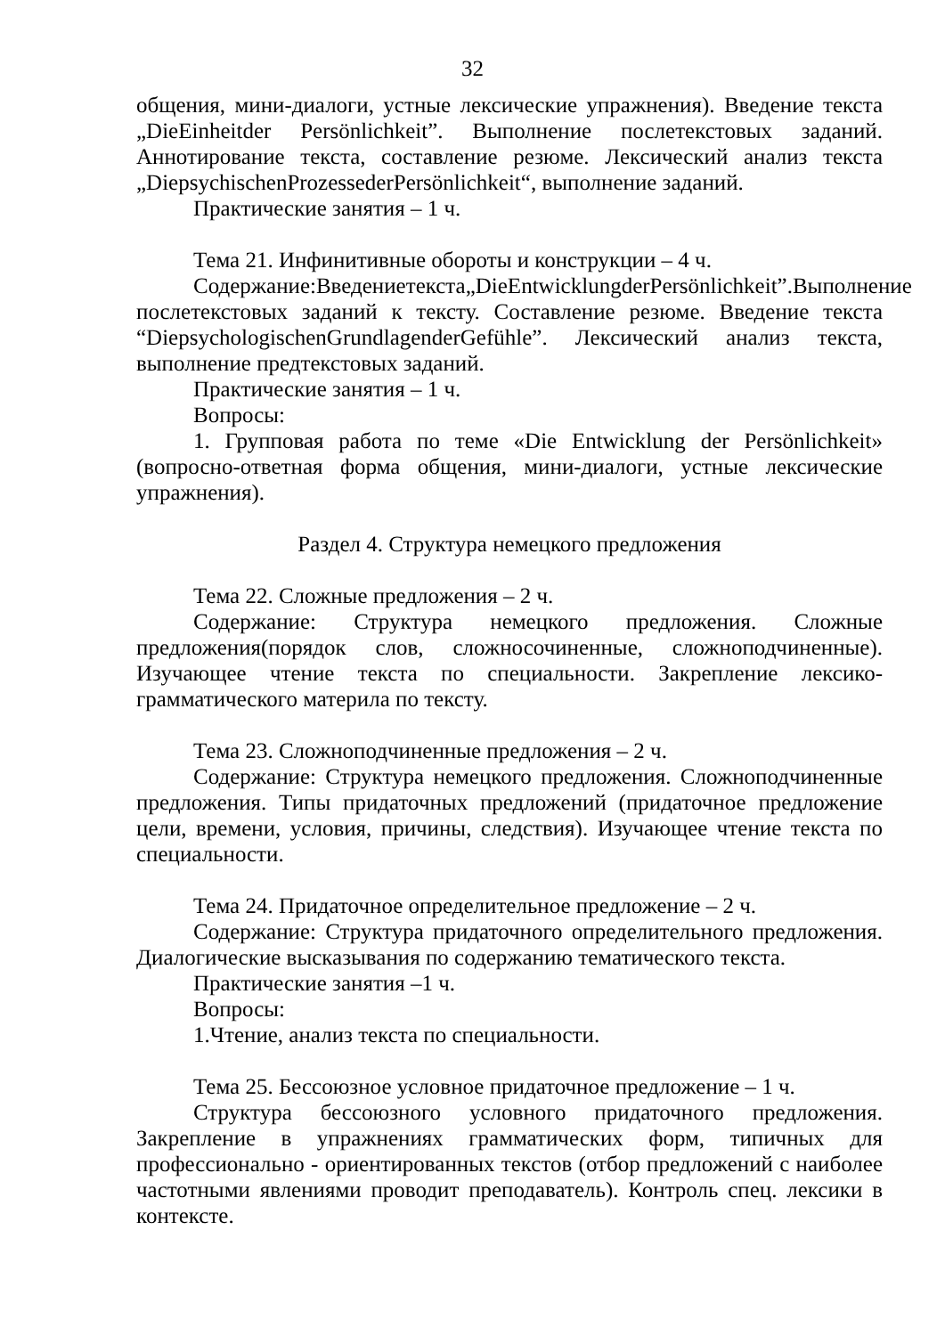32
общения, мини-диалоги, устные лексические упражнения). Введение текста „DieEinheitder Persönlichkeit”. Выполнение послетекстовых заданий. Аннотирование текста, составление резюме. Лексический анализ текста „DiepsychischenProzessederPersönlichkeit“, выполнение заданий.
Практические занятия – 1 ч.
Тема 21. Инфинитивные обороты и конструкции – 4 ч.
Содержание:Введениетекста„DieEntwicklungderPersönlichkeit”.Выполнение послетекстовых заданий к тексту. Составление резюме. Введение текста “DiepsychologischenGrundlagenderGefühle”. Лексический анализ текста, выполнение предтекстовых заданий.
Практические занятия – 1 ч.
Вопросы:
1. Групповая работа по теме «Die Entwicklung der Persönlichkeit» (вопросно-ответная форма общения, мини-диалоги, устные лексические упражнения).
Раздел 4. Структура немецкого предложения
Тема 22. Сложные предложения – 2 ч.
Содержание: Структура немецкого предложения. Сложные предложения(порядок слов, сложносочиненные, сложноподчиненные). Изучающее чтение текста по специальности. Закрепление лексико-грамматического материла по тексту.
Тема 23. Сложноподчиненные предложения – 2 ч.
Содержание: Структура немецкого предложения. Сложноподчиненные предложения. Типы придаточных предложений (придаточное предложение цели, времени, условия, причины, следствия). Изучающее чтение текста по специальности.
Тема 24. Придаточное определительное предложение – 2 ч.
Содержание: Структура придаточного определительного предложения. Диалогические высказывания по содержанию тематического текста.
Практические занятия –1 ч.
Вопросы:
1.Чтение, анализ текста по специальности.
Тема 25. Бессоюзное условное придаточное предложение – 1 ч.
Структура бессоюзного условного придаточного предложения. Закрепление в упражнениях грамматических форм, типичных для профессионально - ориентированных текстов (отбор предложений с наиболее частотными явлениями проводит преподаватель). Контроль спец. лексики в контексте.